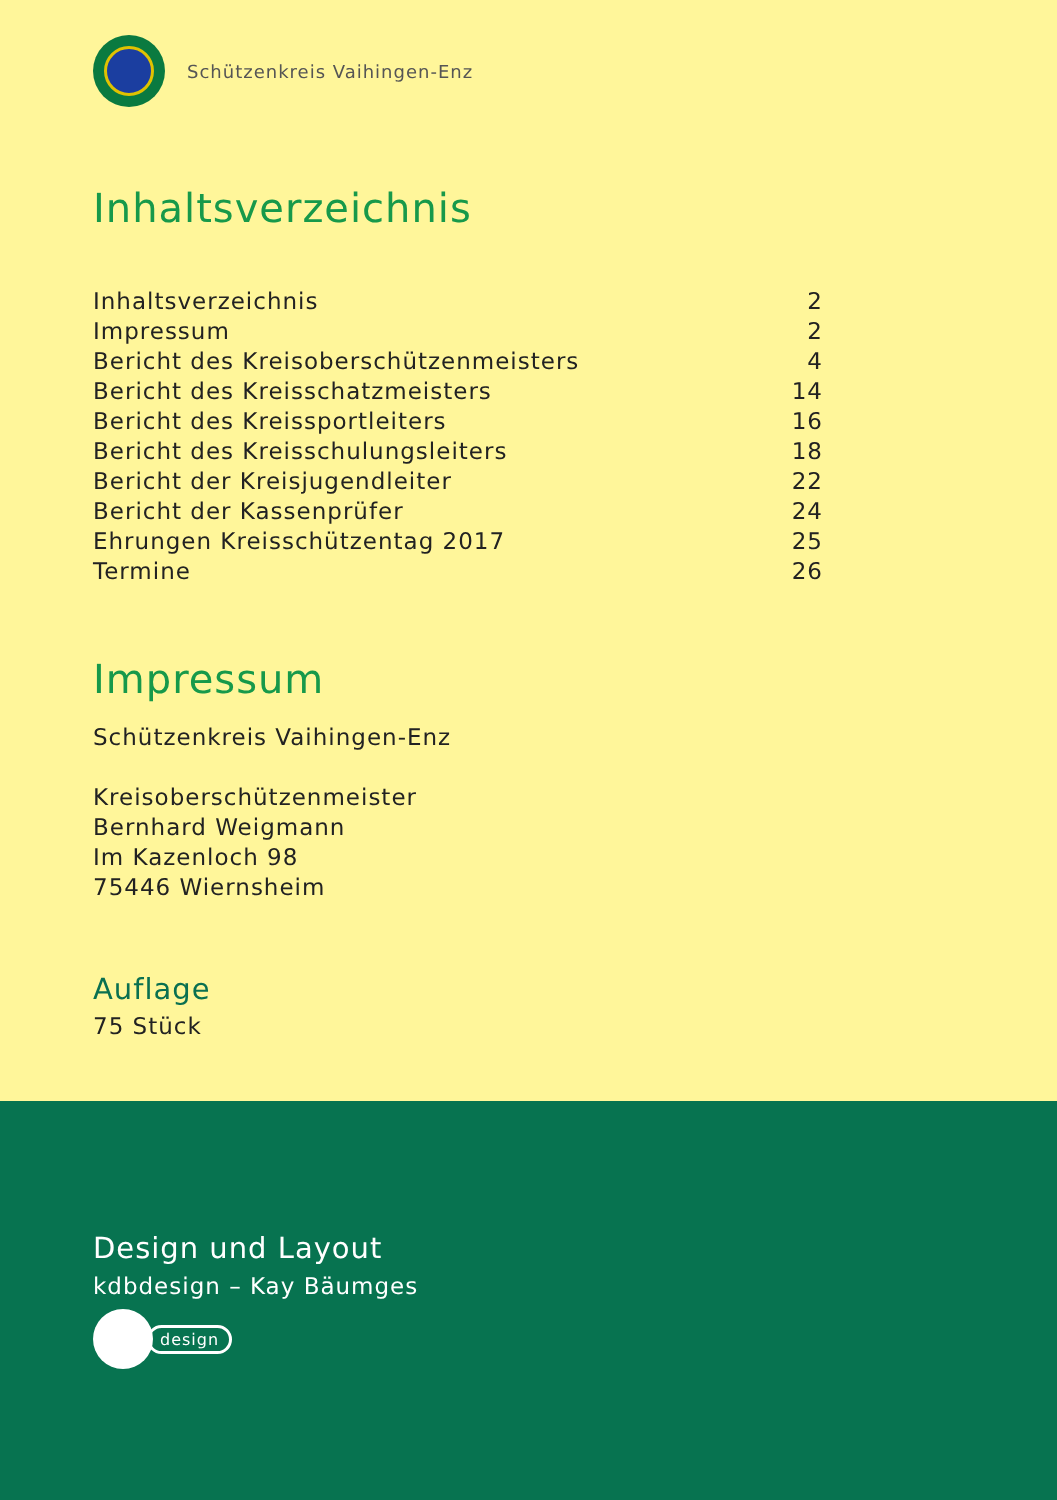Schützenkreis Vaihingen-Enz
Inhaltsverzeichnis
Inhaltsverzeichnis 2
Impressum 2
Bericht des Kreisoberschützenmeisters 4
Bericht des Kreisschatzmeisters 14
Bericht des Kreissportleiters 16
Bericht des Kreisschulungsleiters 18
Bericht der Kreisjugendleiter 22
Bericht der Kassenprüfer 24
Ehrungen Kreisschützentag 2017 25
Termine 26
Impressum
Schützenkreis Vaihingen-Enz
Kreisoberschützenmeister
Bernhard Weigmann
Im Kazenloch 98
75446 Wiernsheim
Auflage
75 Stück
Design und Layout
kdbdesign – Kay Bäumges
design